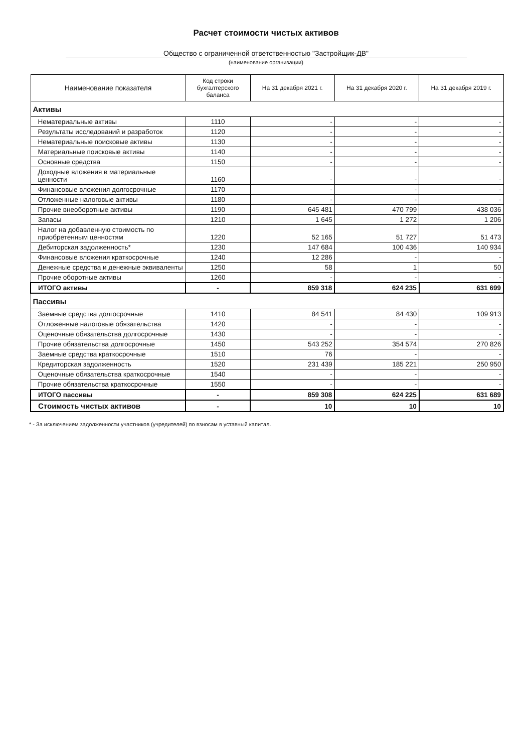Расчет стоимости чистых активов
Общество с ограниченной ответственностью "Застройщик-ДВ"
(наименование организации)
| Наименование показателя | Код строки бухгалтерского баланса | На 31 декабря 2021 г. | На 31 декабря 2020 г. | На 31 декабря 2019 г. |
| --- | --- | --- | --- | --- |
| Активы | | | | |
| Нематериальные активы | 1110 | - | - | - |
| Результаты исследований и разработок | 1120 | - | - | - |
| Нематериальные поисковые активы | 1130 | - | - | - |
| Материальные поисковые активы | 1140 | - | - | - |
| Основные средства | 1150 | - | - | - |
| Доходные вложения в материальные ценности | 1160 | - | - | - |
| Финансовые вложения долгосрочные | 1170 | - | - | - |
| Отложенные налоговые активы | 1180 | - | - | - |
| Прочие внеоборотные активы | 1190 | 645 481 | 470 799 | 438 036 |
| Запасы | 1210 | 1 645 | 1 272 | 1 206 |
| Налог на добавленную стоимость по приобретенным ценностям | 1220 | 52 165 | 51 727 | 51 473 |
| Дебиторская задолженность* | 1230 | 147 684 | 100 436 | 140 934 |
| Финансовые вложения краткосрочные | 1240 | 12 286 | - | - |
| Денежные средства и денежные эквиваленты | 1250 | 58 | 1 | 50 |
| Прочие оборотные активы | 1260 | - | - | - |
| ИТОГО активы | - | 859 318 | 624 235 | 631 699 |
| Пассивы | | | | |
| Заемные средства долгосрочные | 1410 | 84 541 | 84 430 | 109 913 |
| Отложенные налоговые обязательства | 1420 | - | - | - |
| Оценочные обязательства долгосрочные | 1430 | - | - | - |
| Прочие обязательства долгосрочные | 1450 | 543 252 | 354 574 | 270 826 |
| Заемные средства краткосрочные | 1510 | 76 | - | - |
| Кредиторская задолженность | 1520 | 231 439 | 185 221 | 250 950 |
| Оценочные обязательства краткосрочные | 1540 | - | - | - |
| Прочие обязательства краткосрочные | 1550 | - | - | - |
| ИТОГО пассивы | - | 859 308 | 624 225 | 631 689 |
| Стоимость чистых активов | - | 10 | 10 | 10 |
* - За исключением задолженности участников (учредителей) по взносам в уставный капитал.